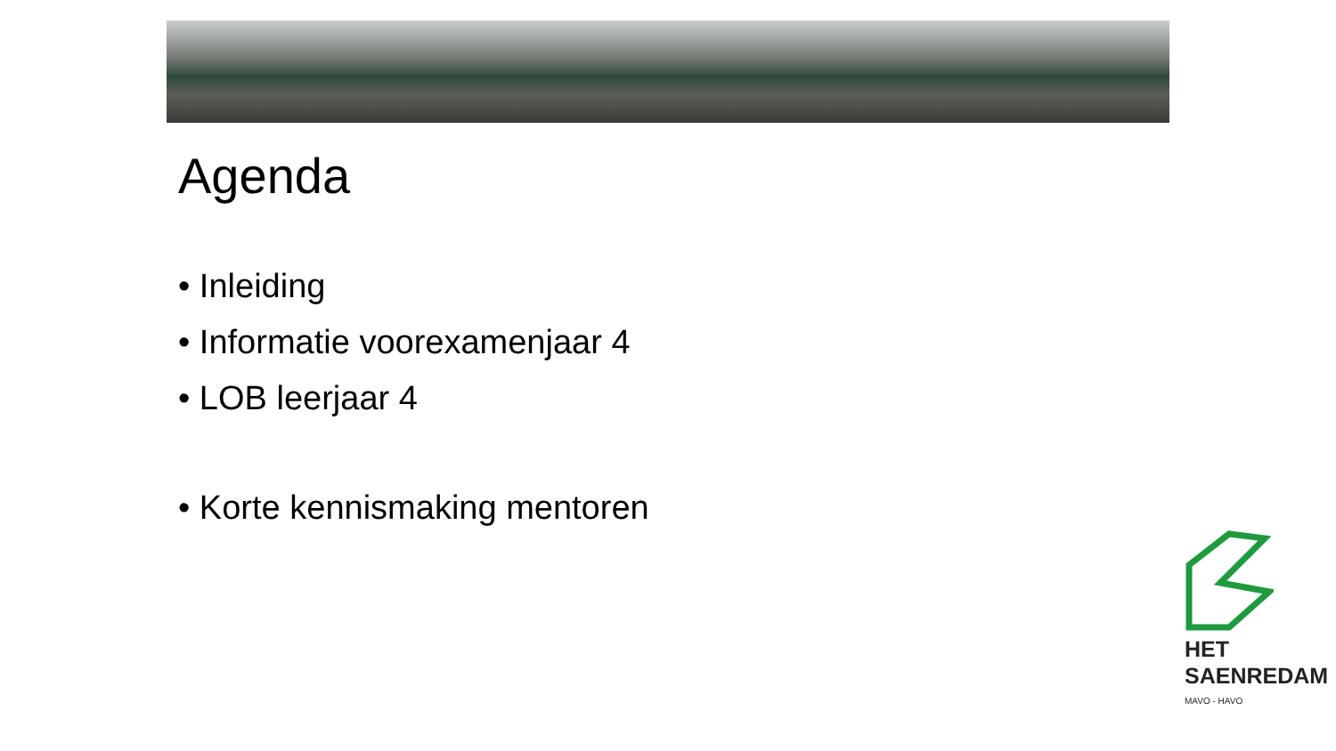Agenda
• Inleiding
• Informatie voorexamenjaar 4
• LOB leerjaar 4
• Korte kennismaking mentoren
HET
SAENREDAM
MAVO - HAVO